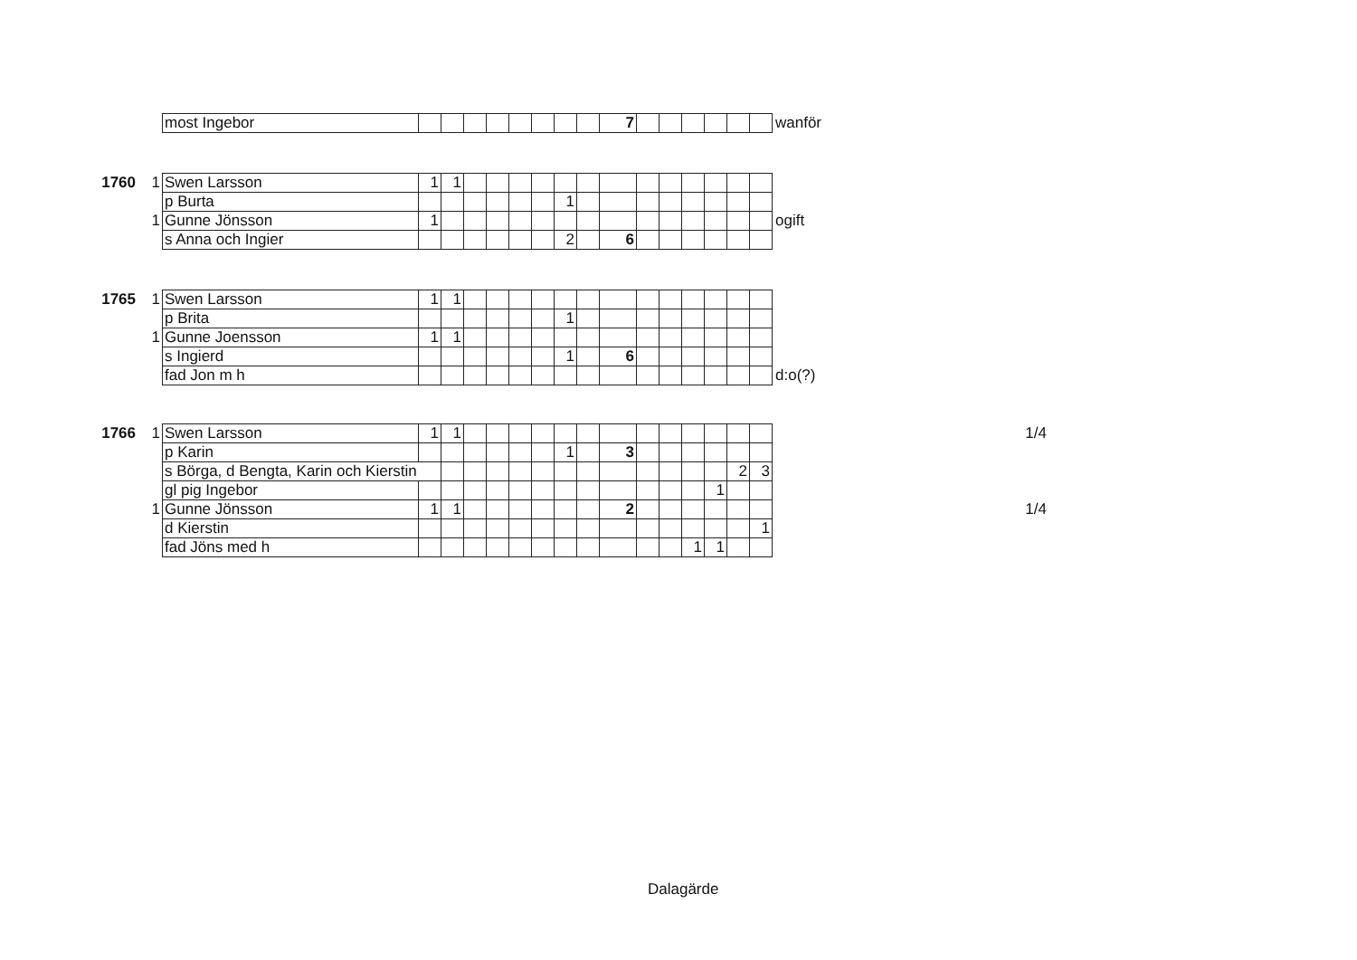| | | most Ingebor | | | | | | | | | 7 | | | | | | | wanför |
| 1760 | 1 | Swen Larsson | 1 | 1 | | | | | | | | | | | | | | |
| | | p Burta | | | | | | | 1 | | | | | | | | | |
| | 1 | Gunne Jönsson | 1 | | | | | | | | | | | | | | | ogift |
| | | s Anna och Ingier | | | | | | | 2 | | 6 | | | | | | | |
| 1765 | 1 | Swen Larsson | 1 | 1 | | | | | | | | | | | | | | |
| | | p Brita | | | | | | | 1 | | | | | | | | | |
| | 1 | Gunne Joensson | 1 | 1 | | | | | | | | | | | | | | |
| | | s Ingierd | | | | | | | 1 | | 6 | | | | | | | |
| | | fad Jon m h | | | | | | | | | | | | | | | | d:o(?) |
| 1766 | 1 | Swen Larsson | 1 | 1 | | | | | | | | | | | | | | 1/4 |
| | | p Karin | | | | | | | 1 | | 3 | | | | | | | |
| | | s Börga, d Bengta, Karin och Kierstin | | | | | | | | | | | | | | 2 | 3 | |
| | | gl pig Ingebor | | | | | | | | | | | | | 1 | | | |
| | 1 | Gunne Jönsson | 1 | 1 | | | | | | | 2 | | | | | | | 1/4 |
| | | d Kierstin | | | | | | | | | | | | | | | 1 | |
| | | fad Jöns med h | | | | | | | | | | | | 1 | 1 | | | |
Dalagärde